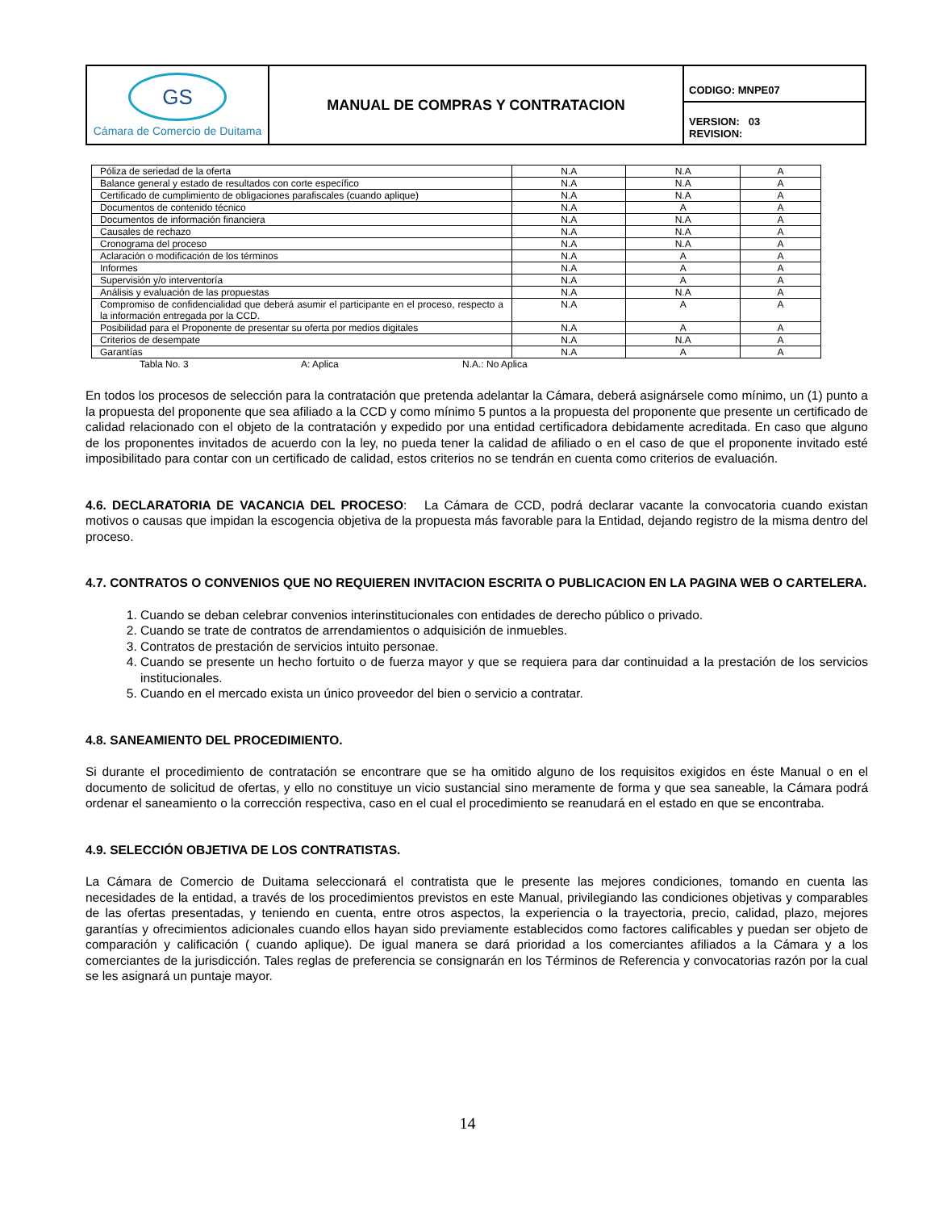| GS Cámara de Comercio de Duitama | MANUAL DE COMPRAS Y CONTRATACION | CODIGO: MNPE07 |
| | | VERSION: 03 REVISION: |
| Póliza de seriedad de la oferta | N.A | N.A | A |
| Balance general y estado de resultados con corte específico | N.A | N.A | A |
| Certificado de cumplimiento de obligaciones parafiscales (cuando aplique) | N.A | N.A | A |
| Documentos de contenido técnico | N.A | A | A |
| Documentos de información financiera | N.A | N.A | A |
| Causales de rechazo | N.A | N.A | A |
| Cronograma del proceso | N.A | N.A | A |
| Aclaración o modificación de los términos | N.A | A | A |
| Informes | N.A | A | A |
| Supervisión y/o interventoría | N.A | A | A |
| Análisis y evaluación de las propuestas | N.A | N.A | A |
| Compromiso de confidencialidad que deberá asumir el participante en el proceso, respecto a la información entregada por la CCD. | N.A | A | A |
| Posibilidad para el Proponente de presentar su oferta por medios digitales | N.A | A | A |
| Criterios de desempate | N.A | N.A | A |
| Garantías | N.A | A | A |
Tabla No. 3 A: Aplica N.A.: No Aplica
En todos los procesos de selección para la contratación que pretenda adelantar la Cámara, deberá asignársele como mínimo, un (1) punto a la propuesta del proponente que sea afiliado a la CCD y como mínimo 5 puntos a la propuesta del proponente que presente un certificado de calidad relacionado con el objeto de la contratación y expedido por una entidad certificadora debidamente acreditada. En caso que alguno de los proponentes invitados de acuerdo con la ley, no pueda tener la calidad de afiliado o en el caso de que el proponente invitado esté imposibilitado para contar con un certificado de calidad, estos criterios no se tendrán en cuenta como criterios de evaluación.
4.6. DECLARATORIA DE VACANCIA DEL PROCESO: La Cámara de CCD, podrá declarar vacante la convocatoria cuando existan motivos o causas que impidan la escogencia objetiva de la propuesta más favorable para la Entidad, dejando registro de la misma dentro del proceso.
4.7. CONTRATOS O CONVENIOS QUE NO REQUIEREN INVITACION ESCRITA O PUBLICACION EN LA PAGINA WEB O CARTELERA.
1. Cuando se deban celebrar convenios interinstitucionales con entidades de derecho público o privado.
2. Cuando se trate de contratos de arrendamientos o adquisición de inmuebles.
3. Contratos de prestación de servicios intuito personae.
4. Cuando se presente un hecho fortuito o de fuerza mayor y que se requiera para dar continuidad a la prestación de los servicios institucionales.
5. Cuando en el mercado exista un único proveedor del bien o servicio a contratar.
4.8. SANEAMIENTO DEL PROCEDIMIENTO.
Si durante el procedimiento de contratación se encontrare que se ha omitido alguno de los requisitos exigidos en éste Manual o en el documento de solicitud de ofertas, y ello no constituye un vicio sustancial sino meramente de forma y que sea saneable, la Cámara podrá ordenar el saneamiento o la corrección respectiva, caso en el cual el procedimiento se reanudará en el estado en que se encontraba.
4.9. SELECCIÓN OBJETIVA DE LOS CONTRATISTAS.
La Cámara de Comercio de Duitama seleccionará el contratista que le presente las mejores condiciones, tomando en cuenta las necesidades de la entidad, a través de los procedimientos previstos en este Manual, privilegiando las condiciones objetivas y comparables de las ofertas presentadas, y teniendo en cuenta, entre otros aspectos, la experiencia o la trayectoria, precio, calidad, plazo, mejores garantías y ofrecimientos adicionales cuando ellos hayan sido previamente establecidos como factores calificables y puedan ser objeto de comparación y calificación ( cuando aplique). De igual manera se dará prioridad a los comerciantes afiliados a la Cámara y a los comerciantes de la jurisdicción. Tales reglas de preferencia se consignarán en los Términos de Referencia y convocatorias razón por la cual se les asignará un puntaje mayor.
14